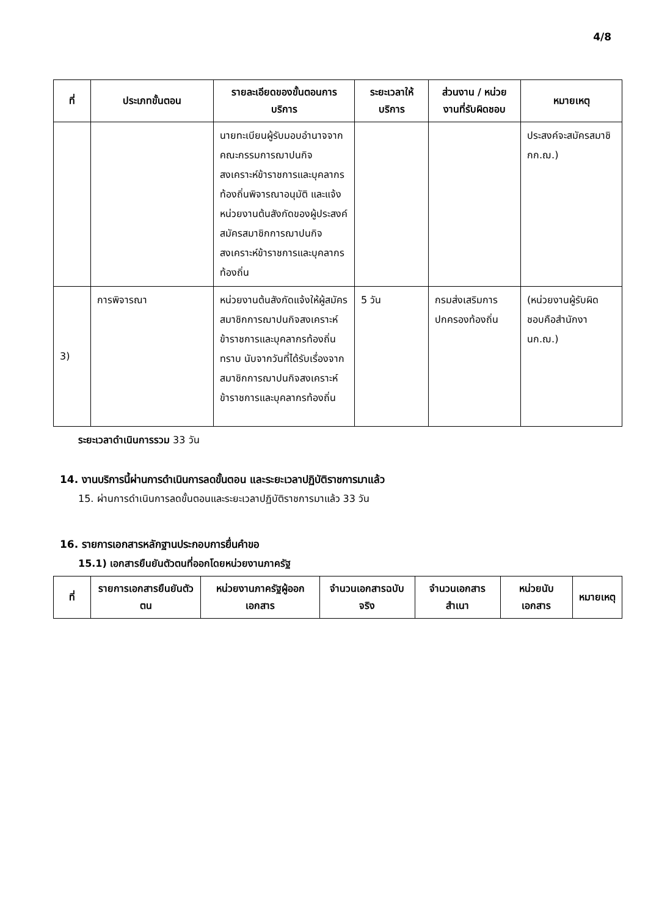4/8
| ที่ | ประเภทขั้นตอน | รายละเอียดของขั้นตอนการบริการ | ระยะเวลาให้บริการ | ส่วนงาน / หน่วยงานที่รับผิดชอบ | หมายเหตุ |
| --- | --- | --- | --- | --- | --- |
| | | นายทะเบียนผู้รับมอบอำนาจจากคณะกรรมการฌาปนกิจสงเคราะห์ข้าราชการและบุคลากรท้องถิ่นพิจารณาอนุมัติ และแจ้งหน่วยงานต้นสังกัดของผู้ประสงค์สมัครสมาชิกการฌาปนกิจสงเคราะห์ข้าราชการและบุคลากรท้องถิ่น | | | ประสงค์จะสมัครสมาชิกก.ฌ.) |
| 3) | การพิจารณา | หน่วยงานต้นสังกัดแจ้งให้ผู้สมัครสมาชิกการฌาปนกิจสงเคราะห์ข้าราชการและบุคลากรท้องถิ่นทราบ นับจากวันที่ได้รับเรื่องจากสมาชิกการฌาปนกิจสงเคราะห์ข้าราชการและบุคลากรท้องถิ่น | 5 วัน | กรมส่งเสริมการปกครองท้องถิ่น | (หน่วยงานผู้รับผิดชอบคือสำนักงานก.ฌ.) |
ระยะเวลาดำเนินการรวม 33 วัน
14. งานบริการนี้ผ่านการดำเนินการลดขั้นตอน และระยะเวลาปฏิบัติราชการมาแล้ว
15. ผ่านการดำเนินการลดขั้นตอนและระยะเวลาปฏิบัติราชการมาแล้ว 33 วัน
16. รายการเอกสารหลักฐานประกอบการยื่นคำขอ
15.1) เอกสารยืนยันตัวตนที่ออกโดยหน่วยงานภาครัฐ
| ที่ | รายการเอกสารยืนยันตัวตน | หน่วยงานภาครัฐผู้ออกเอกสาร | จำนวนเอกสารฉบับจริง | จำนวนเอกสารสำเนา | หน่วยนับเอกสาร | หมายเหตุ |
| --- | --- | --- | --- | --- | --- | --- |